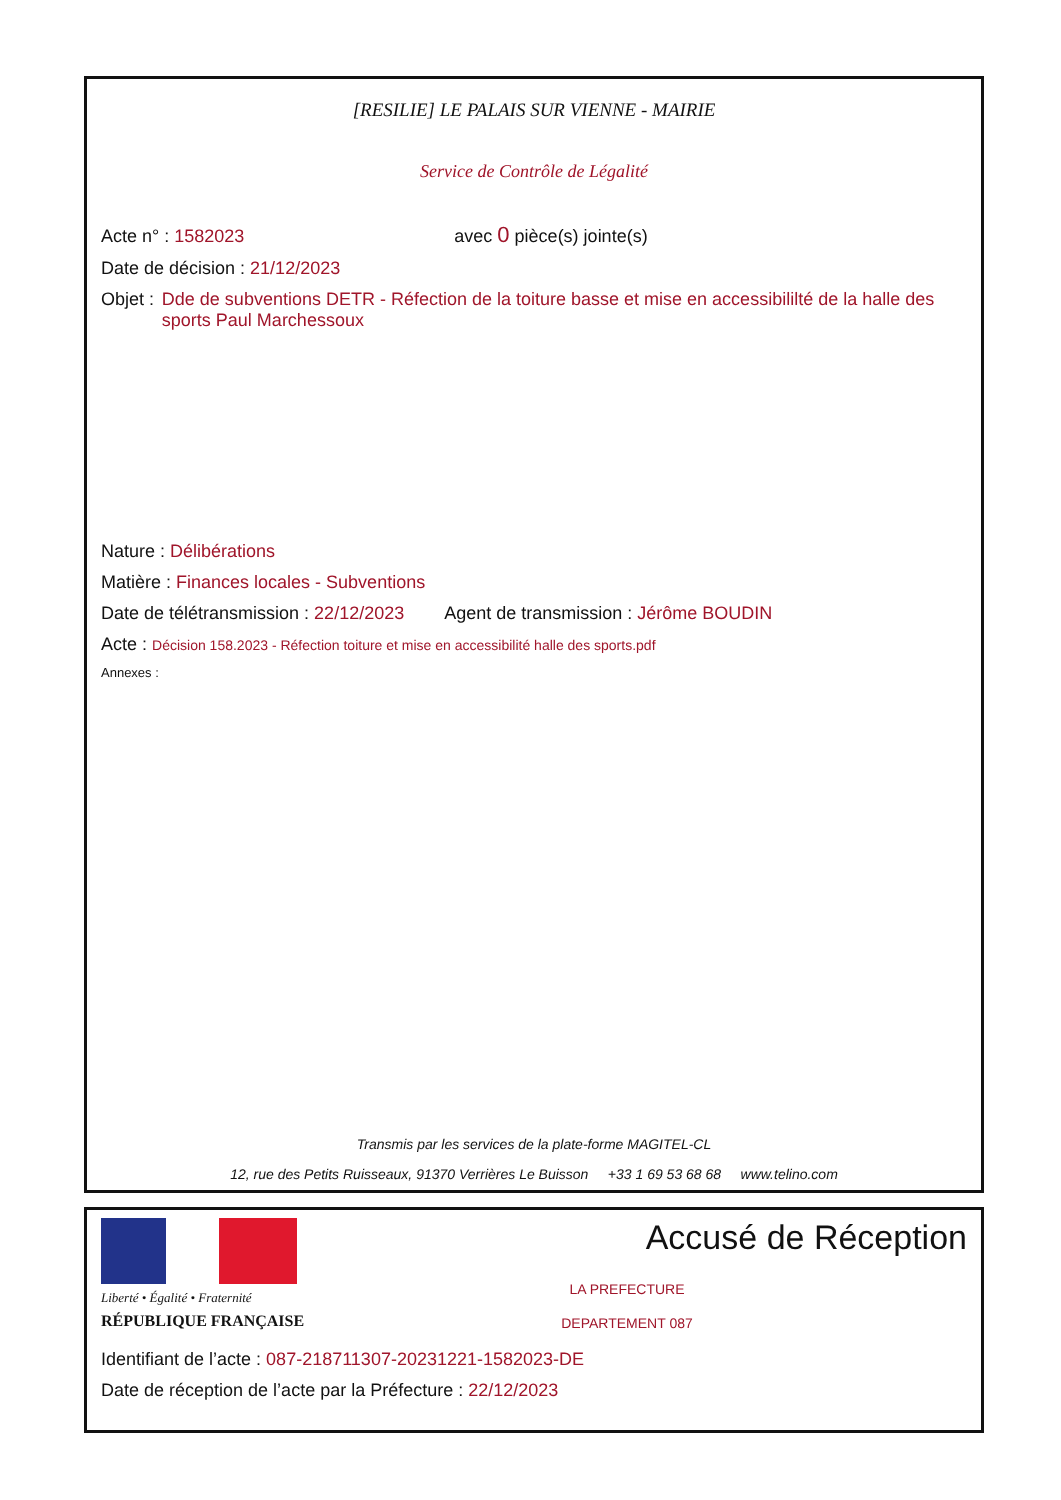[RESILIE] LE PALAIS SUR VIENNE - MAIRIE
Service de Contrôle de Légalité
Acte n° : 1582023 avec 0 pièce(s) jointe(s)
Date de décision : 21/12/2023
Objet : Dde de subventions DETR - Réfection de la toiture basse et mise en accessibililté de la halle des sports Paul Marchessoux
Nature : Délibérations
Matière : Finances locales - Subventions
Date de télétransmission : 22/12/2023 Agent de transmission : Jérôme BOUDIN
Acte : Décision 158.2023 - Réfection toiture et mise en accessibilité halle des sports.pdf
Annexes :
Transmis par les services de la plate-forme MAGITEL-CL
12, rue des Petits Ruisseaux, 91370 Verrières Le Buisson +33 1 69 53 68 68 www.telino.com
Liberté • Égalité • Fraternité
RÉPUBLIQUE FRANÇAISE
Accusé de Réception
LA PREFECTURE
DEPARTEMENT 087
Identifiant de l’acte : 087-218711307-20231221-1582023-DE
Date de réception de l’acte par la Préfecture : 22/12/2023